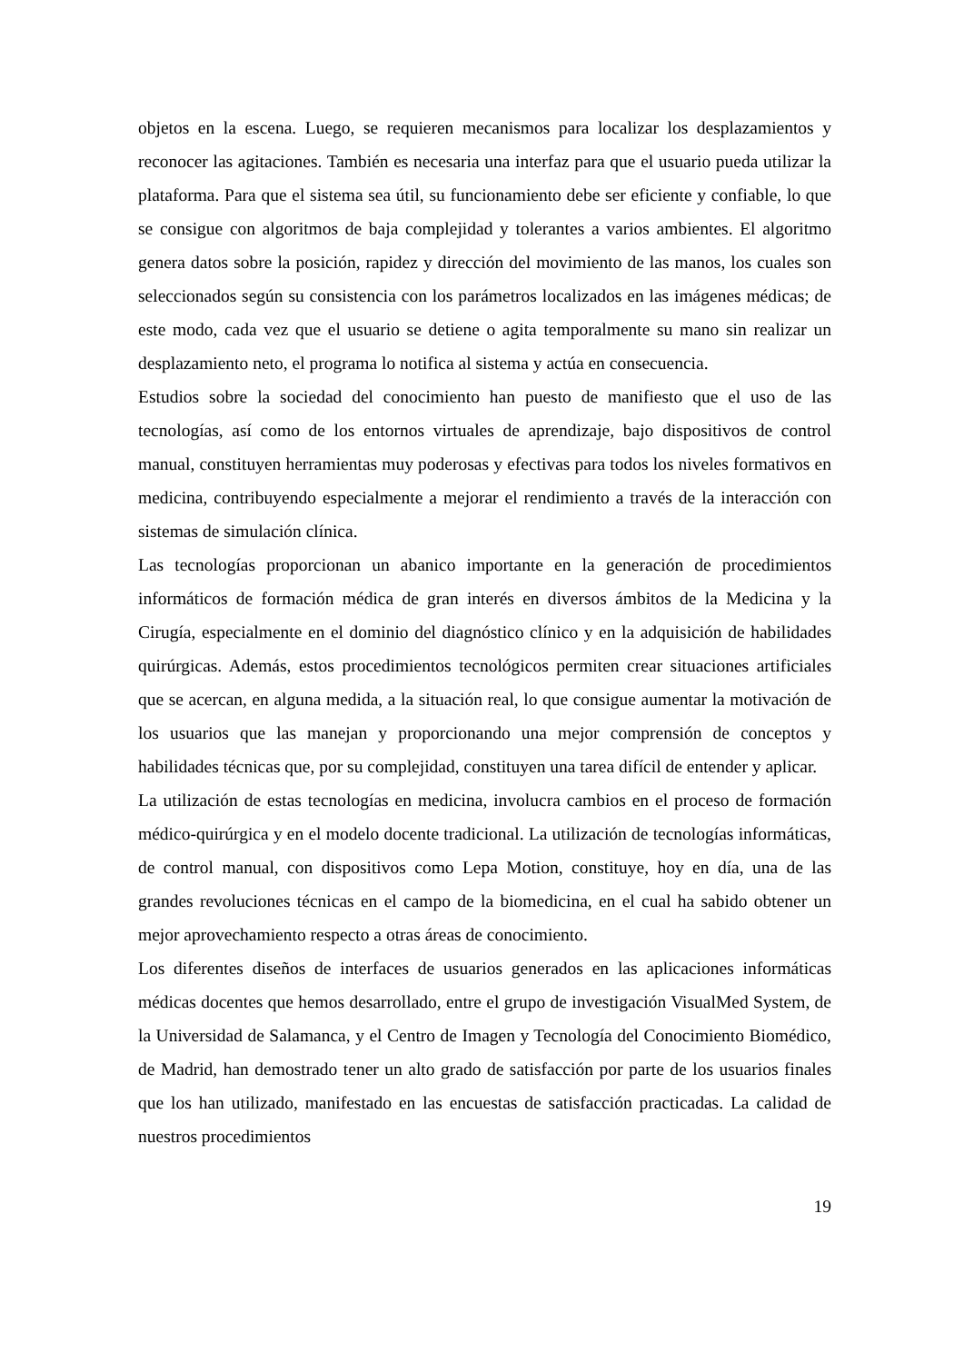objetos en la escena. Luego, se requieren mecanismos para localizar los desplazamientos y reconocer las agitaciones. También es necesaria una interfaz para que el usuario pueda utilizar la plataforma. Para que el sistema sea útil, su funcionamiento debe ser eficiente y confiable, lo que se consigue con algoritmos de baja complejidad y tolerantes a varios ambientes. El algoritmo genera datos sobre la posición, rapidez y dirección del movimiento de las manos, los cuales son seleccionados según su consistencia con los parámetros localizados en las imágenes médicas; de este modo, cada vez que el usuario se detiene o agita temporalmente su mano sin realizar un desplazamiento neto, el programa lo notifica al sistema y actúa en consecuencia.
Estudios sobre la sociedad del conocimiento han puesto de manifiesto que el uso de las tecnologías, así como de los entornos virtuales de aprendizaje, bajo dispositivos de control manual, constituyen herramientas muy poderosas y efectivas para todos los niveles formativos en medicina, contribuyendo especialmente a mejorar el rendimiento a través de la interacción con sistemas de simulación clínica.
Las tecnologías proporcionan un abanico importante en la generación de procedimientos informáticos de formación médica de gran interés en diversos ámbitos de la Medicina y la Cirugía, especialmente en el dominio del diagnóstico clínico y en la adquisición de habilidades quirúrgicas. Además, estos procedimientos tecnológicos permiten crear situaciones artificiales que se acercan, en alguna medida, a la situación real, lo que consigue aumentar la motivación de los usuarios que las manejan y proporcionando una mejor comprensión de conceptos y habilidades técnicas que, por su complejidad, constituyen una tarea difícil de entender y aplicar.
La utilización de estas tecnologías en medicina, involucra cambios en el proceso de formación médico-quirúrgica y en el modelo docente tradicional. La utilización de tecnologías informáticas, de control manual, con dispositivos como Lepa Motion, constituye, hoy en día, una de las grandes revoluciones técnicas en el campo de la biomedicina, en el cual ha sabido obtener un mejor aprovechamiento respecto a otras áreas de conocimiento.
Los diferentes diseños de interfaces de usuarios generados en las aplicaciones informáticas médicas docentes que hemos desarrollado, entre el grupo de investigación VisualMed System, de la Universidad de Salamanca, y el Centro de Imagen y Tecnología del Conocimiento Biomédico, de Madrid, han demostrado tener un alto grado de satisfacción por parte de los usuarios finales que los han utilizado, manifestado en las encuestas de satisfacción practicadas. La calidad de nuestros procedimientos
19